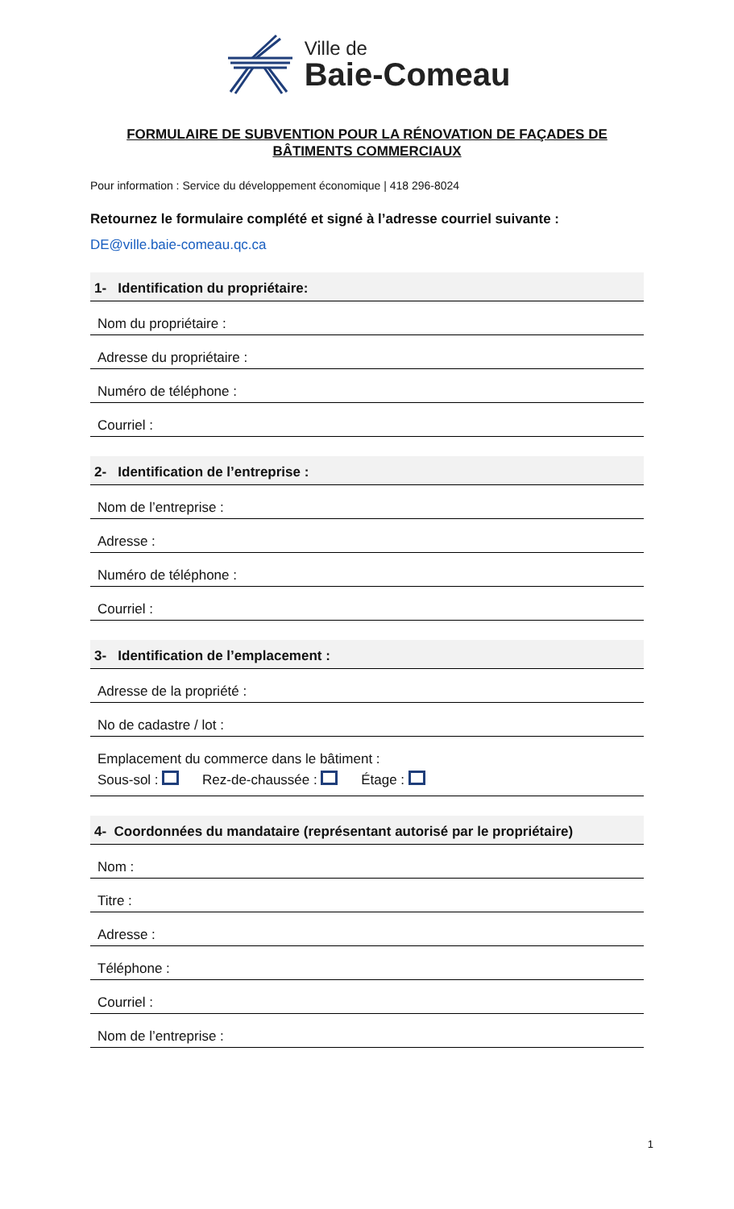Ville de
Baie-Comeau
FORMULAIRE DE SUBVENTION POUR LA RÉNOVATION DE FAÇADES DE
BÂTIMENTS COMMERCIAUX
Pour information : Service du développement économique | 418 296-8024
Retournez le formulaire complété et signé à l’adresse courriel suivante :
DE@ville.baie-comeau.qc.ca
1- Identification du propriétaire:
Nom du propriétaire :
Adresse du propriétaire :
Numéro de téléphone :
Courriel :
2- Identification de l’entreprise :
Nom de l’entreprise :
Adresse :
Numéro de téléphone :
Courriel :
3- Identification de l’emplacement :
Adresse de la propriété :
No de cadastre / lot :
Emplacement du commerce dans le bâtiment :
Sous-sol : Rez-de-chaussée : Étage :
4- Coordonnées du mandataire (représentant autorisé par le propriétaire)
Nom :
Titre :
Adresse :
Téléphone :
Courriel :
Nom de l’entreprise :
1